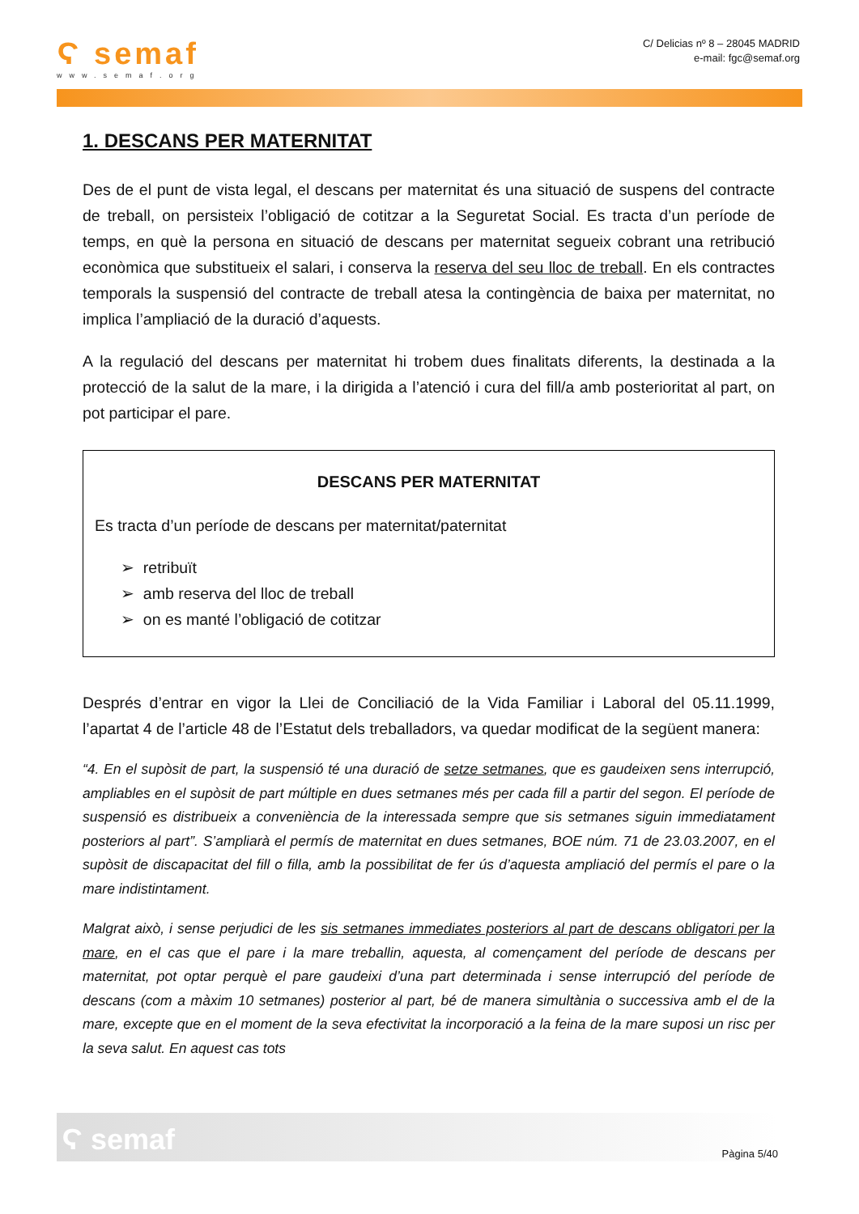Ϛ semaf
www.semaf.org
C/ Delicias nº 8 – 28045 MADRID
e-mail: fgc@semaf.org
1. DESCANS PER MATERNITAT
Des de el punt de vista legal, el descans per maternitat és una situació de suspens del contracte de treball, on persisteix l’obligació de cotitzar a la Seguretat Social. Es tracta d’un període de temps, en què la persona en situació de descans per maternitat segueix cobrant una retribució econòmica que substitueix el salari, i conserva la reserva del seu lloc de treball. En els contractes temporals la suspensió del contracte de treball atesa la contingència de baixa per maternitat, no implica l’ampliació de la duració d’aquests.
A la regulació del descans per maternitat hi trobem dues finalitats diferents, la destinada a la protecció de la salut de la mare, i la dirigida a l’atenció i cura del fill/a amb posterioritat al part, on pot participar el pare.
DESCANS PER MATERNITAT
Es tracta d’un període de descans per maternitat/paternitat
➢ retribuït
➢ amb reserva del lloc de treball
➢ on es manté l’obligació de cotitzar
Després d’entrar en vigor la Llei de Conciliació de la Vida Familiar i Laboral del 05.11.1999, l’apartat 4 de l’article 48 de l’Estatut dels treballadors, va quedar modificat de la següent manera:
“4. En el supòsit de part, la suspensió té una duració de setze setmanes, que es gaudeixen sens interrupció, ampliables en el supòsit de part múltiple en dues setmanes més per cada fill a partir del segon. El període de suspensió es distribueix a conveniència de la interessada sempre que sis setmanes siguin immediatament posteriors al part”. S’ampliarà el permís de maternitat en dues setmanes, BOE núm. 71 de 23.03.2007, en el supòsit de discapacitat del fill o filla, amb la possibilitat de fer ús d’aquesta ampliació del permís el pare o la mare indistintament.
Malgrat això, i sense perjudici de les sis setmanes immediates posteriors al part de descans obligatori per la mare, en el cas que el pare i la mare treballin, aquesta, al començament del període de descans per maternitat, pot optar perquè el pare gaudeixi d’una part determinada i sense interrupció del període de descans (com a màxim 10 setmanes) posterior al part, bé de manera simultània o successiva amb el de la mare, excepte que en el moment de la seva efectivitat la incorporació a la feina de la mare suposi un risc per la seva salut. En aquest cas tots
Ϛ semaf Pàgina 5/40